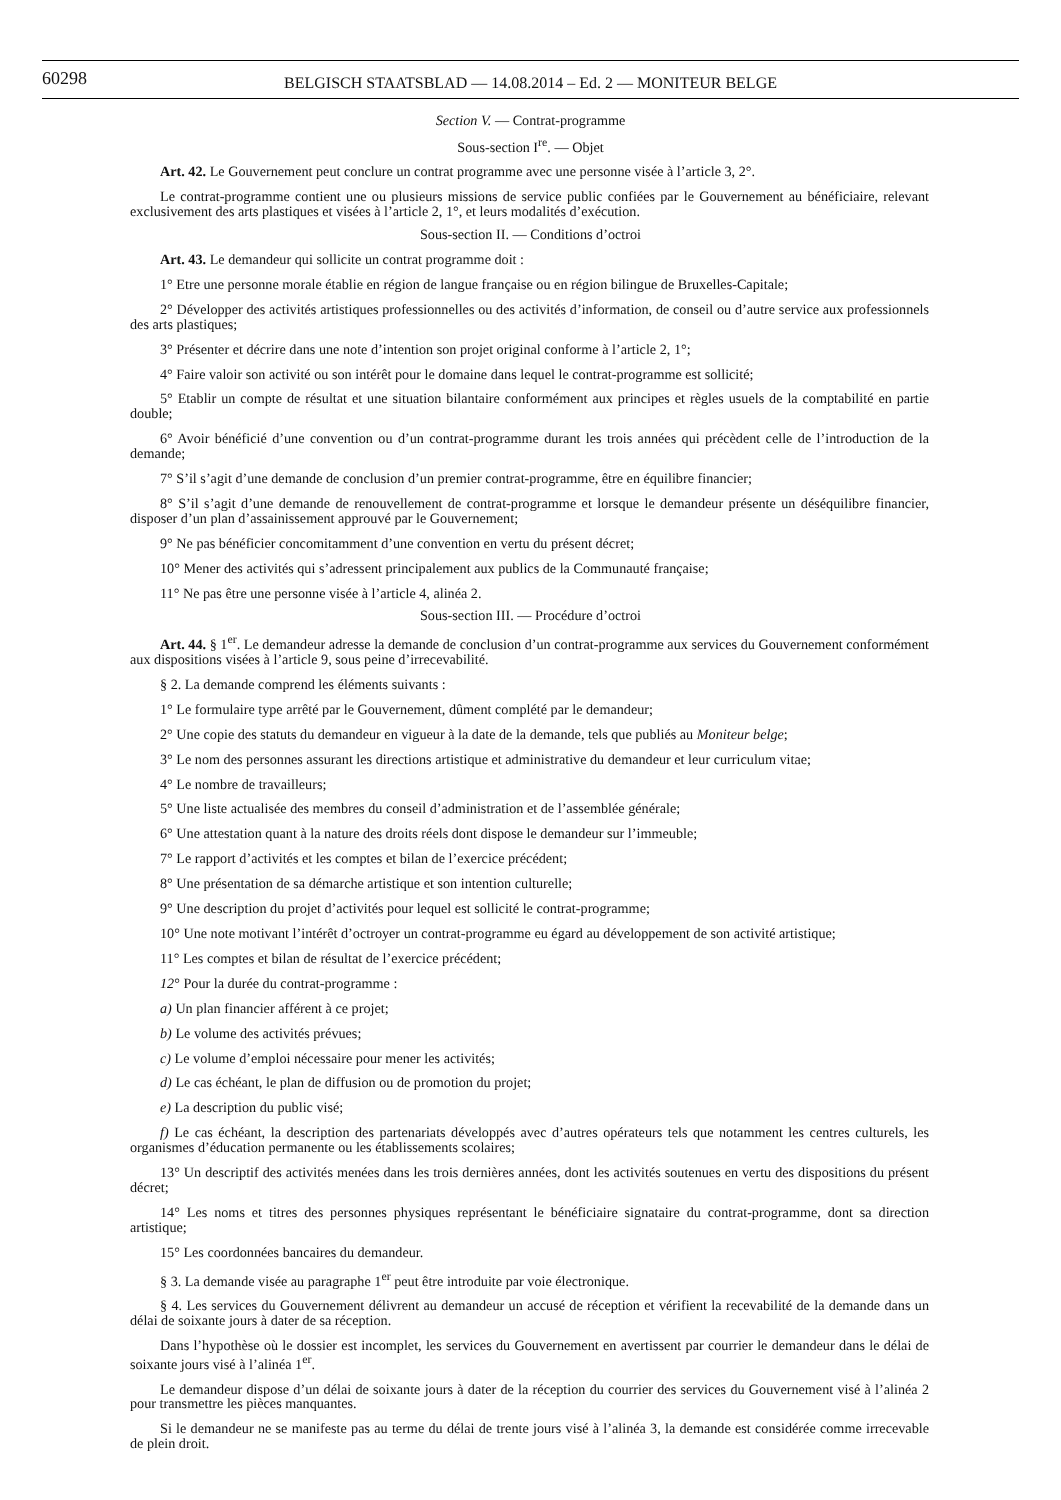60298
BELGISCH STAATSBLAD — 14.08.2014 – Ed. 2 — MONITEUR BELGE
Section V. — Contrat-programme
Sous-section I<sup>re</sup>. — Objet
Art. 42. Le Gouvernement peut conclure un contrat programme avec une personne visée à l’article 3, 2°.
Le contrat-programme contient une ou plusieurs missions de service public confiées par le Gouvernement au bénéficiaire, relevant exclusivement des arts plastiques et visées à l’article 2, 1°, et leurs modalités d’exécution.
Sous-section II. — Conditions d’octroi
Art. 43. Le demandeur qui sollicite un contrat programme doit :
1° Etre une personne morale établie en région de langue française ou en région bilingue de Bruxelles-Capitale;
2° Développer des activités artistiques professionnelles ou des activités d’information, de conseil ou d’autre service aux professionnels des arts plastiques;
3° Présenter et décrire dans une note d’intention son projet original conforme à l’article 2, 1°;
4° Faire valoir son activité ou son intérêt pour le domaine dans lequel le contrat-programme est sollicité;
5° Etablir un compte de résultat et une situation bilantaire conformément aux principes et règles usuels de la comptabilité en partie double;
6° Avoir bénéficié d’une convention ou d’un contrat-programme durant les trois années qui précèdent celle de l’introduction de la demande;
7° S’il s’agit d’une demande de conclusion d’un premier contrat-programme, être en équilibre financier;
8° S’il s’agit d’une demande de renouvellement de contrat-programme et lorsque le demandeur présente un déséquilibre financier, disposer d’un plan d’assainissement approuvé par le Gouvernement;
9° Ne pas bénéficier concomitamment d’une convention en vertu du présent décret;
10° Mener des activités qui s’adressent principalement aux publics de la Communauté française;
11° Ne pas être une personne visée à l’article 4, alinéa 2.
Sous-section III. — Procédure d’octroi
Art. 44. § 1<sup>er</sup>. Le demandeur adresse la demande de conclusion d’un contrat-programme aux services du Gouvernement conformément aux dispositions visées à l’article 9, sous peine d’irrecevabilité.
§ 2. La demande comprend les éléments suivants :
1° Le formulaire type arrêté par le Gouvernement, dûment complété par le demandeur;
2° Une copie des statuts du demandeur en vigueur à la date de la demande, tels que publiés au Moniteur belge;
3° Le nom des personnes assurant les directions artistique et administrative du demandeur et leur curriculum vitae;
4° Le nombre de travailleurs;
5° Une liste actualisée des membres du conseil d’administration et de l’assemblée générale;
6° Une attestation quant à la nature des droits réels dont dispose le demandeur sur l’immeuble;
7° Le rapport d’activités et les comptes et bilan de l’exercice précédent;
8° Une présentation de sa démarche artistique et son intention culturelle;
9° Une description du projet d’activités pour lequel est sollicité le contrat-programme;
10° Une note motivant l’intérêt d’octroyer un contrat-programme eu égard au développement de son activité artistique;
11° Les comptes et bilan de résultat de l’exercice précédent;
12° Pour la durée du contrat-programme :
a) Un plan financier afférent à ce projet;
b) Le volume des activités prévues;
c) Le volume d’emploi nécessaire pour mener les activités;
d) Le cas échéant, le plan de diffusion ou de promotion du projet;
e) La description du public visé;
f) Le cas échéant, la description des partenariats développés avec d’autres opérateurs tels que notamment les centres culturels, les organismes d’éducation permanente ou les établissements scolaires;
13° Un descriptif des activités menées dans les trois dernières années, dont les activités soutenues en vertu des dispositions du présent décret;
14° Les noms et titres des personnes physiques représentant le bénéficiaire signataire du contrat-programme, dont sa direction artistique;
15° Les coordonnées bancaires du demandeur.
§ 3. La demande visée au paragraphe 1<sup>er</sup> peut être introduite par voie électronique.
§ 4. Les services du Gouvernement délivrent au demandeur un accusé de réception et vérifient la recevabilité de la demande dans un délai de soixante jours à dater de sa réception.
Dans l’hypothèse où le dossier est incomplet, les services du Gouvernement en avertissent par courrier le demandeur dans le délai de soixante jours visé à l’alinéa 1<sup>er</sup>.
Le demandeur dispose d’un délai de soixante jours à dater de la réception du courrier des services du Gouvernement visé à l’alinéa 2 pour transmettre les pièces manquantes.
Si le demandeur ne se manifeste pas au terme du délai de trente jours visé à l’alinéa 3, la demande est considérée comme irrecevable de plein droit.